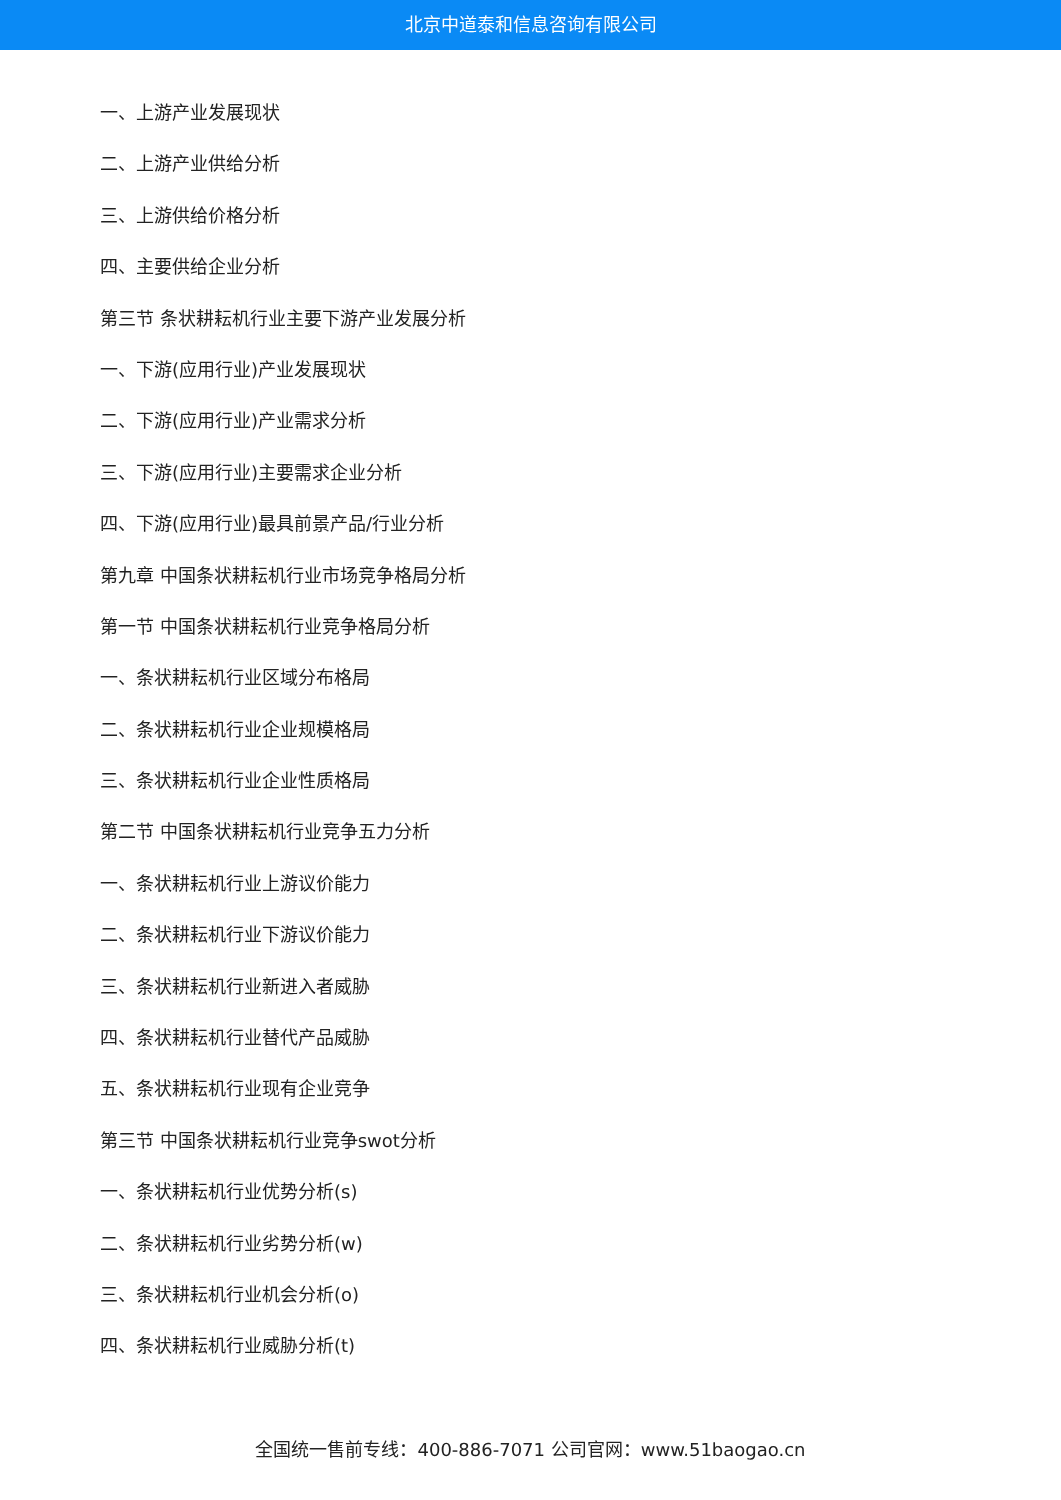北京中道泰和信息咨询有限公司
一、上游产业发展现状
二、上游产业供给分析
三、上游供给价格分析
四、主要供给企业分析
第三节 条状耕耘机行业主要下游产业发展分析
一、下游(应用行业)产业发展现状
二、下游(应用行业)产业需求分析
三、下游(应用行业)主要需求企业分析
四、下游(应用行业)最具前景产品/行业分析
第九章 中国条状耕耘机行业市场竞争格局分析
第一节 中国条状耕耘机行业竞争格局分析
一、条状耕耘机行业区域分布格局
二、条状耕耘机行业企业规模格局
三、条状耕耘机行业企业性质格局
第二节 中国条状耕耘机行业竞争五力分析
一、条状耕耘机行业上游议价能力
二、条状耕耘机行业下游议价能力
三、条状耕耘机行业新进入者威胁
四、条状耕耘机行业替代产品威胁
五、条状耕耘机行业现有企业竞争
第三节 中国条状耕耘机行业竞争swot分析
一、条状耕耘机行业优势分析(s)
二、条状耕耘机行业劣势分析(w)
三、条状耕耘机行业机会分析(o)
四、条状耕耘机行业威胁分析(t)
全国统一售前专线：400-886-7071 公司官网：www.51baogao.cn